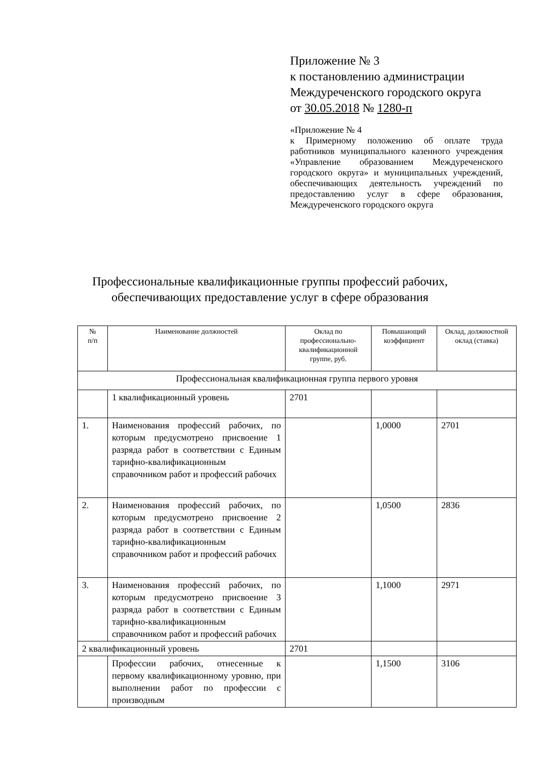Приложение № 3
к постановлению администрации
Междуреченского городского округа
от 30.05.2018 № 1280-п
«Приложение № 4
к Примерному положению об оплате труда работников муниципального казенного учреждения «Управление образованием Междуреченского городского округа» и муниципальных учреждений, обеспечивающих деятельность учреждений по предоставлению услуг в сфере образования, Междуреченского городского округа
Профессиональные квалификационные группы профессий рабочих,
обеспечивающих предоставление услуг в сфере образования
| № п/п | Наименование должностей | Оклад по профессионально-квалификационной группе, руб. | Повышающий коэффициент | Оклад, должностной оклад (ставка) |
| --- | --- | --- | --- | --- |
| Профессиональная квалификационная группа первого уровня | | | | |
| | 1 квалификационный уровень | 2701 | | |
| 1. | Наименования профессий рабочих, по которым предусмотрено присвоение 1 разряда работ в соответствии с Единым тарифно-квалификационным справочником работ и профессий рабочих | | 1,0000 | 2701 |
| 2. | Наименования профессий рабочих, по которым предусмотрено присвоение 2 разряда работ в соответствии с Единым тарифно-квалификационным справочником работ и профессий рабочих | | 1,0500 | 2836 |
| 3. | Наименования профессий рабочих, по которым предусмотрено присвоение 3 разряда работ в соответствии с Единым тарифно-квалификационным справочником работ и профессий рабочих | | 1,1000 | 2971 |
| 2 квалификационный уровень | | 2701 | | |
| | Профессии рабочих, отнесенные к первому квалификационному уровню, при выполнении работ по профессии с производным | | 1,1500 | 3106 |